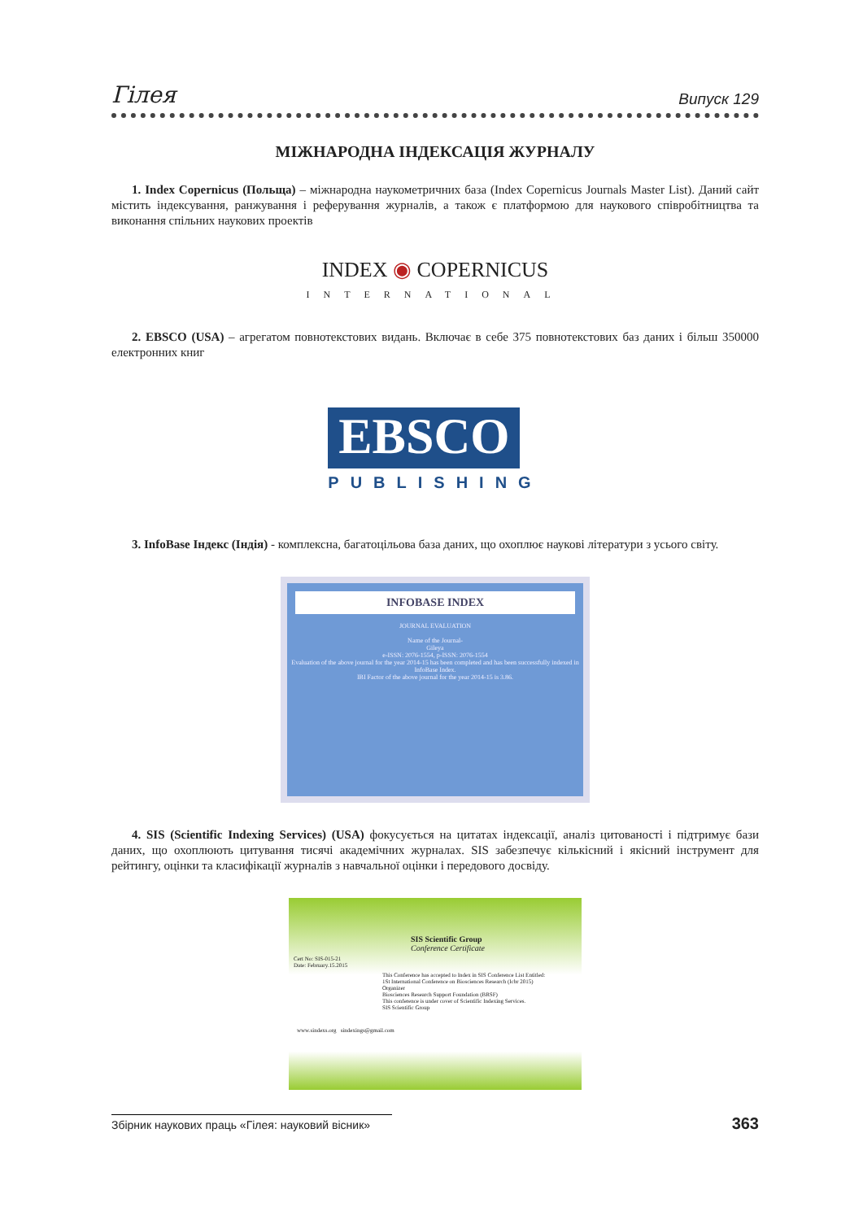Гілея Випуск 129
МІЖНАРОДНА ІНДЕКСАЦІЯ ЖУРНАЛУ
1. Index Copernicus (Польща) – міжнародна наукометричних база (Index Copernicus Journals Master List). Даний сайт містить індексування, ранжування і реферування журналів, а також є платформою для наукового співробітництва та виконання спільних наукових проектів
INDEX ◉ COPERNICUS
INTERNATIONAL
2. EBSCO (USA) – агрегатом повнотекстових видань. Включає в себе 375 повнотекстових баз даних і більш 350000 електронних книг
EBSCO
PUBLISHING
3. InfoBase Індекс (Індія) - комплексна, багатоцільова база даних, що охоплює наукові літератури з усього світу.
INFOBASE INDEX
JOURNAL EVALUATION
Name of the Journal-
Gileya
e-ISSN: 2076-1554, p-ISSN: 2076-1554
Evaluation of the above journal for the year 2014-15 has been completed and has been successfully indexed in InfoBase Index.
IBI Factor of the above journal for the year 2014-15 is 3.86.
4. SIS (Scientific Indexing Services) (USA) фокусується на цитатах індексації, аналіз цитованості і підтримує бази даних, що охоплюють цитування тисячі академічних журналах. SIS забезпечує кількісний і якісний інструмент для рейтингу, оцінки та класифікації журналів з навчальної оцінки і передового досвіду.
SIS Scientific Group
Conference Certificate
Cert No: SIS-015-21
Date: February.15.2015
This Conference has accepted to Index in SIS Conference List Entitled:
1St International Conference on Biosciences Research (Icbr 2015)
Organizer
Biosciences Research Support Foundation (BRSF)
This conference is under cover of Scientific Indexing Services.
SIS Scientific Group
www.sindexs.org sindexings@gmail.com
Збірник наукових праць «Гілея: науковий вісник» 363